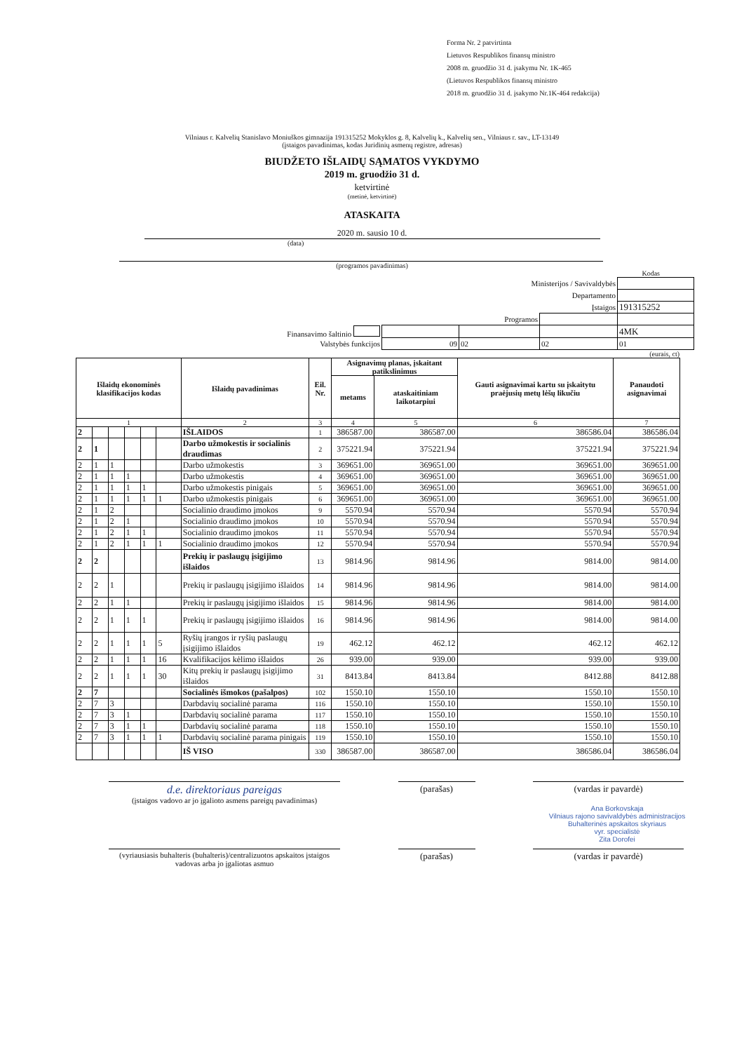Forma Nr. 2 patvirtinta
Lietuvos Respublikos finansų ministro
2008 m. gruodžio 31 d. įsakymu Nr. 1K-465
(Lietuvos Respublikos finansų ministro
2018 m. gruodžio 31 d. įsakymo Nr.1K-464 redakcija)
Vilniaus r. Kalvelių Stanislavo Moniuškos gimnazija 191315252 Mokyklos g. 8, Kalvelių k., Kalvelių sen., Vilniaus r. sav., LT-13149
(įstaigos pavadinimas, kodas Juridinių asmenų registre, adresas)
BIUDŽETO IŠLAIDŲ SĄMATOS VYKDYMO
2019 m. gruodžio 31 d.
ketvirtinė
(metinė, ketvirtinė)
ATASKAITA
2020 m. sausio 10 d.
(data)
(programos pavadinimas)
Kodas
| Ministerijos / Savivaldybės | | | | |
| Departamento | | | | |
| Įstaigos | | | | 191315252 |
| Programos | | | | |
| Finansavimo šaltinio | | | | 4MK |
| Valstybės funkcijos | 09 | 02 | 02 | 01 |
(eurais, ct)
| Išlaidų ekonominės klasifikacijos kodas | | | | | | Išlaidų pavadinimas | Eil. Nr. | Asignavimų planas, įskaitant patikslinimus | | Gauti asignavimai kartu su įskaitytu praėjusių metų lėšų likučiu | Panaudoti asignavimai |
| --- | --- | --- | --- | --- | --- | --- | --- | --- | --- | --- | --- |
| | | | | | | | | metams | ataskaitiniam laikotarpiui | | |
| 1 | | | | | | 2 | 3 | 4 | 5 | 6 | 7 |
| 2 | | | | | | IŠLAIDOS | 1 | 386587.00 | 386587.00 | 386586.04 | 386586.04 |
| 2 | 1 | | | | | Darbo užmokestis ir socialinis draudimas | 2 | 375221.94 | 375221.94 | 375221.94 | 375221.94 |
| 2 | 1 | 1 | | | | Darbo užmokestis | 3 | 369651.00 | 369651.00 | 369651.00 | 369651.00 |
| 2 | 1 | 1 | 1 | | | Darbo užmokestis | 4 | 369651.00 | 369651.00 | 369651.00 | 369651.00 |
| 2 | 1 | 1 | 1 | 1 | | Darbo užmokestis pinigais | 5 | 369651.00 | 369651.00 | 369651.00 | 369651.00 |
| 2 | 1 | 1 | 1 | 1 | 1 | Darbo užmokestis pinigais | 6 | 369651.00 | 369651.00 | 369651.00 | 369651.00 |
| 2 | 1 | 2 | | | | Socialinio draudimo įmokos | 9 | 5570.94 | 5570.94 | 5570.94 | 5570.94 |
| 2 | 1 | 2 | 1 | | | Socialinio draudimo įmokos | 10 | 5570.94 | 5570.94 | 5570.94 | 5570.94 |
| 2 | 1 | 2 | 1 | 1 | | Socialinio draudimo įmokos | 11 | 5570.94 | 5570.94 | 5570.94 | 5570.94 |
| 2 | 1 | 2 | 1 | 1 | 1 | Socialinio draudimo įmokos | 12 | 5570.94 | 5570.94 | 5570.94 | 5570.94 |
| 2 | 2 | | | | | Prekių ir paslaugų įsigijimo išlaidos | 13 | 9814.96 | 9814.96 | 9814.00 | 9814.00 |
| 2 | 2 | 1 | | | | Prekių ir paslaugų įsigijimo išlaidos | 14 | 9814.96 | 9814.96 | 9814.00 | 9814.00 |
| 2 | 2 | 1 | 1 | | | Prekių ir paslaugų įsigijimo išlaidos | 15 | 9814.96 | 9814.96 | 9814.00 | 9814.00 |
| 2 | 2 | 1 | 1 | 1 | | Prekių ir paslaugų įsigijimo išlaidos | 16 | 9814.96 | 9814.96 | 9814.00 | 9814.00 |
| 2 | 2 | 1 | 1 | 1 | 5 | Ryšių įrangos ir ryšių paslaugų įsigijimo išlaidos | 19 | 462.12 | 462.12 | 462.12 | 462.12 |
| 2 | 2 | 1 | 1 | 1 | 16 | Kvalifikacijos kėlimo išlaidos | 26 | 939.00 | 939.00 | 939.00 | 939.00 |
| 2 | 2 | 1 | 1 | 1 | 30 | Kitų prekių ir paslaugų įsigijimo išlaidos | 31 | 8413.84 | 8413.84 | 8412.88 | 8412.88 |
| 2 | 7 | | | | | Socialinės išmokos (pašalpos) | 102 | 1550.10 | 1550.10 | 1550.10 | 1550.10 |
| 2 | 7 | 3 | | | | Darbdavių socialinė parama | 116 | 1550.10 | 1550.10 | 1550.10 | 1550.10 |
| 2 | 7 | 3 | 1 | | | Darbdavių socialinė parama | 117 | 1550.10 | 1550.10 | 1550.10 | 1550.10 |
| 2 | 7 | 3 | 1 | 1 | | Darbdavių socialinė parama | 118 | 1550.10 | 1550.10 | 1550.10 | 1550.10 |
| 2 | 7 | 3 | 1 | 1 | 1 | Darbdavių socialinė parama pinigais | 119 | 1550.10 | 1550.10 | 1550.10 | 1550.10 |
| | | | | | | IŠ VISO | 330 | 386587.00 | 386587.00 | 386586.04 | 386586.04 |
d.e. direktoriaus pareigas
(įstaigos vadovo ar jo įgalioto asmens pareigų pavadinimas)
(parašas) (vardas ir pavardė)
Ana Borkovskaja
Vilniaus rajono savivaldybės administracijos
Buhalterinės apskaitos skyriaus
vyr. specialistė
Zita Dorofei
(vyriausiasis buhalteris (buhalteris)/centralizuotos apskaitos įstaigos vadovas arba jo įgaliotas asmuo
(parašas) (vardas ir pavardė)